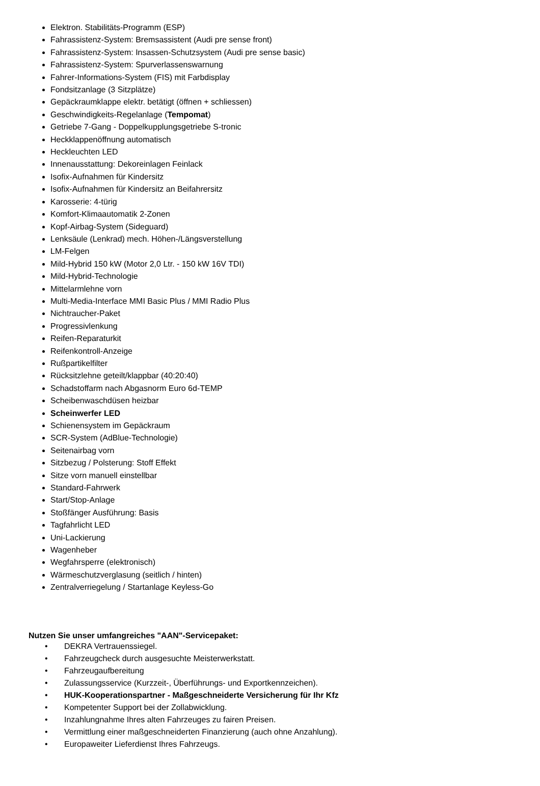Elektron. Stabilitäts-Programm (ESP)
Fahrassistenz-System: Bremsassistent (Audi pre sense front)
Fahrassistenz-System: Insassen-Schutzsystem (Audi pre sense basic)
Fahrassistenz-System: Spurverlassenswarnung
Fahrer-Informations-System (FIS) mit Farbdisplay
Fondsitzanlage (3 Sitzplätze)
Gepäckraumklappe elektr. betätigt (öffnen + schliessen)
Geschwindigkeits-Regelanlage (Tempomat)
Getriebe 7-Gang - Doppelkupplungsgetriebe S-tronic
Heckklappenöffnung automatisch
Heckleuchten LED
Innenausstattung: Dekoreinlagen Feinlack
Isofix-Aufnahmen für Kindersitz
Isofix-Aufnahmen für Kindersitz an Beifahrersitz
Karosserie: 4-türig
Komfort-Klimaautomatik 2-Zonen
Kopf-Airbag-System (Sideguard)
Lenksäule (Lenkrad) mech. Höhen-/Längsverstellung
LM-Felgen
Mild-Hybrid 150 kW (Motor 2,0 Ltr. - 150 kW 16V TDI)
Mild-Hybrid-Technologie
Mittelarmlehne vorn
Multi-Media-Interface MMI Basic Plus / MMI Radio Plus
Nichtraucher-Paket
Progressivlenkung
Reifen-Reparaturkit
Reifenkontroll-Anzeige
Rußpartikelfilter
Rücksitzlehne geteilt/klappbar (40:20:40)
Schadstoffarm nach Abgasnorm Euro 6d-TEMP
Scheibenwaschdüsen heizbar
Scheinwerfer LED
Schienensystem im Gepäckraum
SCR-System (AdBlue-Technologie)
Seitenairbag vorn
Sitzbezug / Polsterung: Stoff Effekt
Sitze vorn manuell einstellbar
Standard-Fahrwerk
Start/Stop-Anlage
Stoßfänger Ausführung: Basis
Tagfahrlicht LED
Uni-Lackierung
Wagenheber
Wegfahrsperre (elektronisch)
Wärmeschutzverglasung (seitlich / hinten)
Zentralverriegelung / Startanlage Keyless-Go
Nutzen Sie unser umfangreiches "AAN"-Servicepaket:
• DEKRA Vertrauenssiegel.
• Fahrzeugcheck durch ausgesuchte Meisterwerkstatt.
• Fahrzeugaufbereitung
• Zulassungsservice (Kurzzeit-, Überführungs- und Exportkennzeichen).
• HUK-Kooperationspartner - Maßgeschneiderte Versicherung für Ihr Kfz
• Kompetenter Support bei der Zollabwicklung.
• Inzahlungnahme Ihres alten Fahrzeuges zu fairen Preisen.
• Vermittlung einer maßgeschneiderten Finanzierung (auch ohne Anzahlung).
• Europaweiter Lieferdienst Ihres Fahrzeugs.